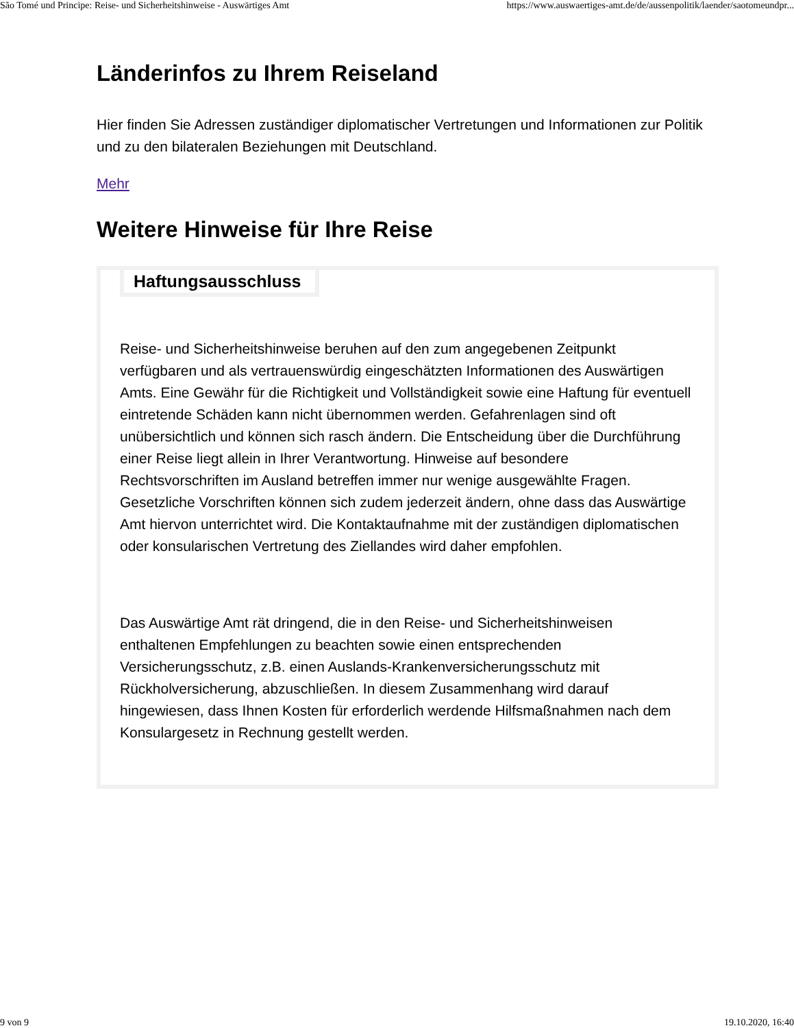São Tomé und Principe: Reise- und Sicherheitshinweise - Auswärtiges Amt https://www.auswaertiges-amt.de/de/aussenpolitik/laender/saotomeundpr...
Länderinfos zu Ihrem Reiseland
Hier finden Sie Adressen zuständiger diplomatischer Vertretungen und Informationen zur Politik und zu den bilateralen Beziehungen mit Deutschland.
Mehr
Weitere Hinweise für Ihre Reise
Haftungsausschluss
Reise- und Sicherheitshinweise beruhen auf den zum angegebenen Zeitpunkt verfügbaren und als vertrauenswürdig eingeschätzten Informationen des Auswärtigen Amts. Eine Gewähr für die Richtigkeit und Vollständigkeit sowie eine Haftung für eventuell eintretende Schäden kann nicht übernommen werden. Gefahrenlagen sind oft unübersichtlich und können sich rasch ändern. Die Entscheidung über die Durchführung einer Reise liegt allein in Ihrer Verantwortung. Hinweise auf besondere Rechtsvorschriften im Ausland betreffen immer nur wenige ausgewählte Fragen. Gesetzliche Vorschriften können sich zudem jederzeit ändern, ohne dass das Auswärtige Amt hiervon unterrichtet wird. Die Kontaktaufnahme mit der zuständigen diplomatischen oder konsularischen Vertretung des Ziellandes wird daher empfohlen.
Das Auswärtige Amt rät dringend, die in den Reise- und Sicherheitshinweisen enthaltenen Empfehlungen zu beachten sowie einen entsprechenden Versicherungsschutz, z.B. einen Auslands-Krankenversicherungsschutz mit Rückholversicherung, abzuschließen. In diesem Zusammenhang wird darauf hingewiesen, dass Ihnen Kosten für erforderlich werdende Hilfsmaßnahmen nach dem Konsulargesetz in Rechnung gestellt werden.
9 von 9 19.10.2020, 16:40